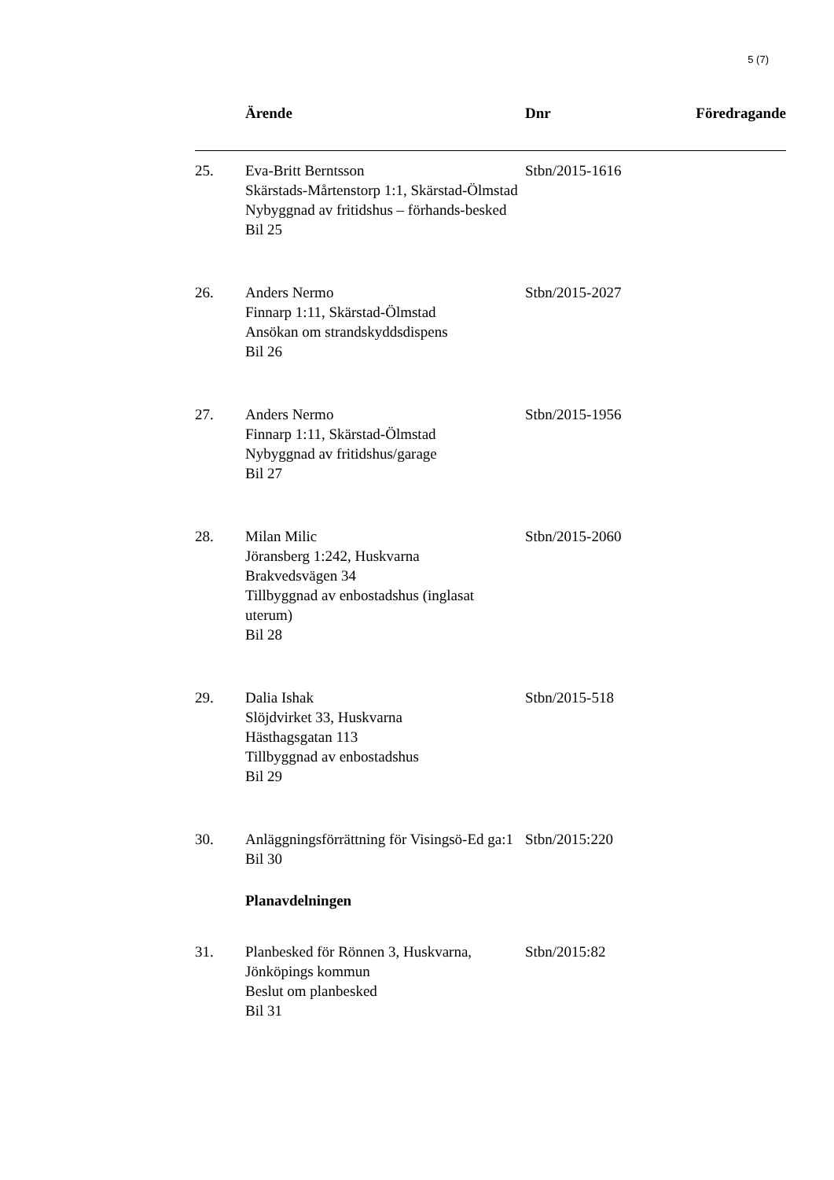5 (7)
| | Ärende | Dnr | Föredragande |
| --- | --- | --- | --- |
| 25. | Eva-Britt Berntsson Skärstads-Mårtenstorp 1:1, Skärstad-Ölmstad Nybyggnad av fritidshus – förhands-besked Bil 25 | Stbn/2015-1616 | |
| 26. | Anders Nermo Finnarp 1:11, Skärstad-Ölmstad Ansökan om strandskyddsdispens Bil 26 | Stbn/2015-2027 | |
| 27. | Anders Nermo Finnarp 1:11, Skärstad-Ölmstad Nybyggnad av fritidshus/garage Bil 27 | Stbn/2015-1956 | |
| 28. | Milan Milic Jöransberg 1:242, Huskvarna Brakvedsvägen 34 Tillbyggnad av enbostadshus (inglasat uterum) Bil 28 | Stbn/2015-2060 | |
| 29. | Dalia Ishak Slöjdvirket 33, Huskvarna Hästhagsgatan 113 Tillbyggnad av enbostadshus Bil 29 | Stbn/2015-518 | |
| 30. | Anläggningsförrättning för Visingsö-Ed ga:1 Bil 30 | Stbn/2015:220 | |
| | Planavdelningen | | |
| 31. | Planbesked för Rönnen 3, Huskvarna, Jönköpings kommun Beslut om planbesked Bil 31 | Stbn/2015:82 | |